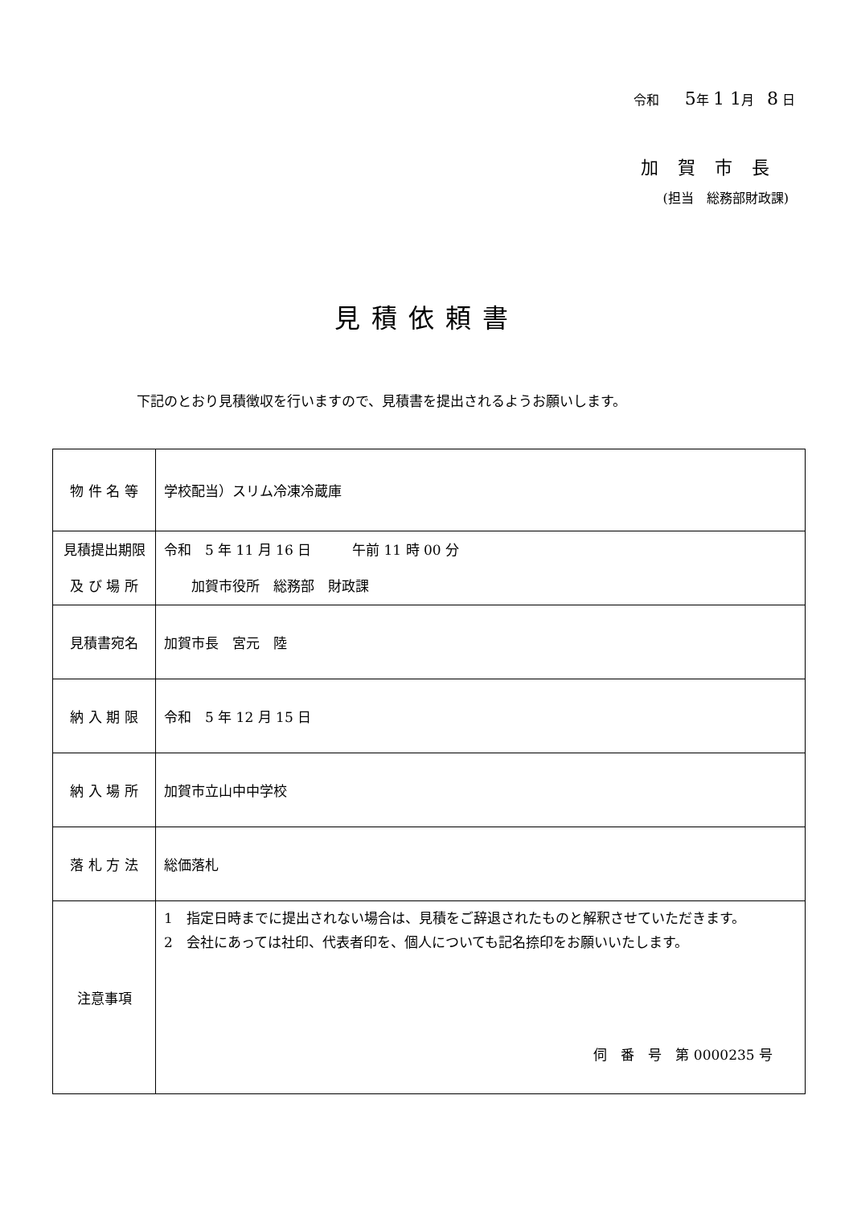令和　　5年 1 1月　8 日
加賀市長
(担当　総務部財政課)
見積依頼書
下記のとおり見積徴収を行いますので、見積書を提出されるようお願いします。
| 物 件 名 等 | 学校配当）スリム冷凍冷蔵庫 |
| 見積提出期限 及 び 場 所 | 令和 5 年 11 月 16 日 午前 11 時 00 分 加賀市役所 総務部 財政課 |
| 見積書宛名 | 加賀市長 宮元 陸 |
| 納 入 期 限 | 令和 5 年 12 月 15 日 |
| 納 入 場 所 | 加賀市立山中中学校 |
| 落 札 方 法 | 総価落札 |
| 注意事項 | 1 指定日時までに提出されない場合は、見積をご辞退されたものと解釈させていただきます。 2 会社にあっては社印、代表者印を、個人についても記名捺印をお願いいたします。 伺 番 号 第 0000235 号 |